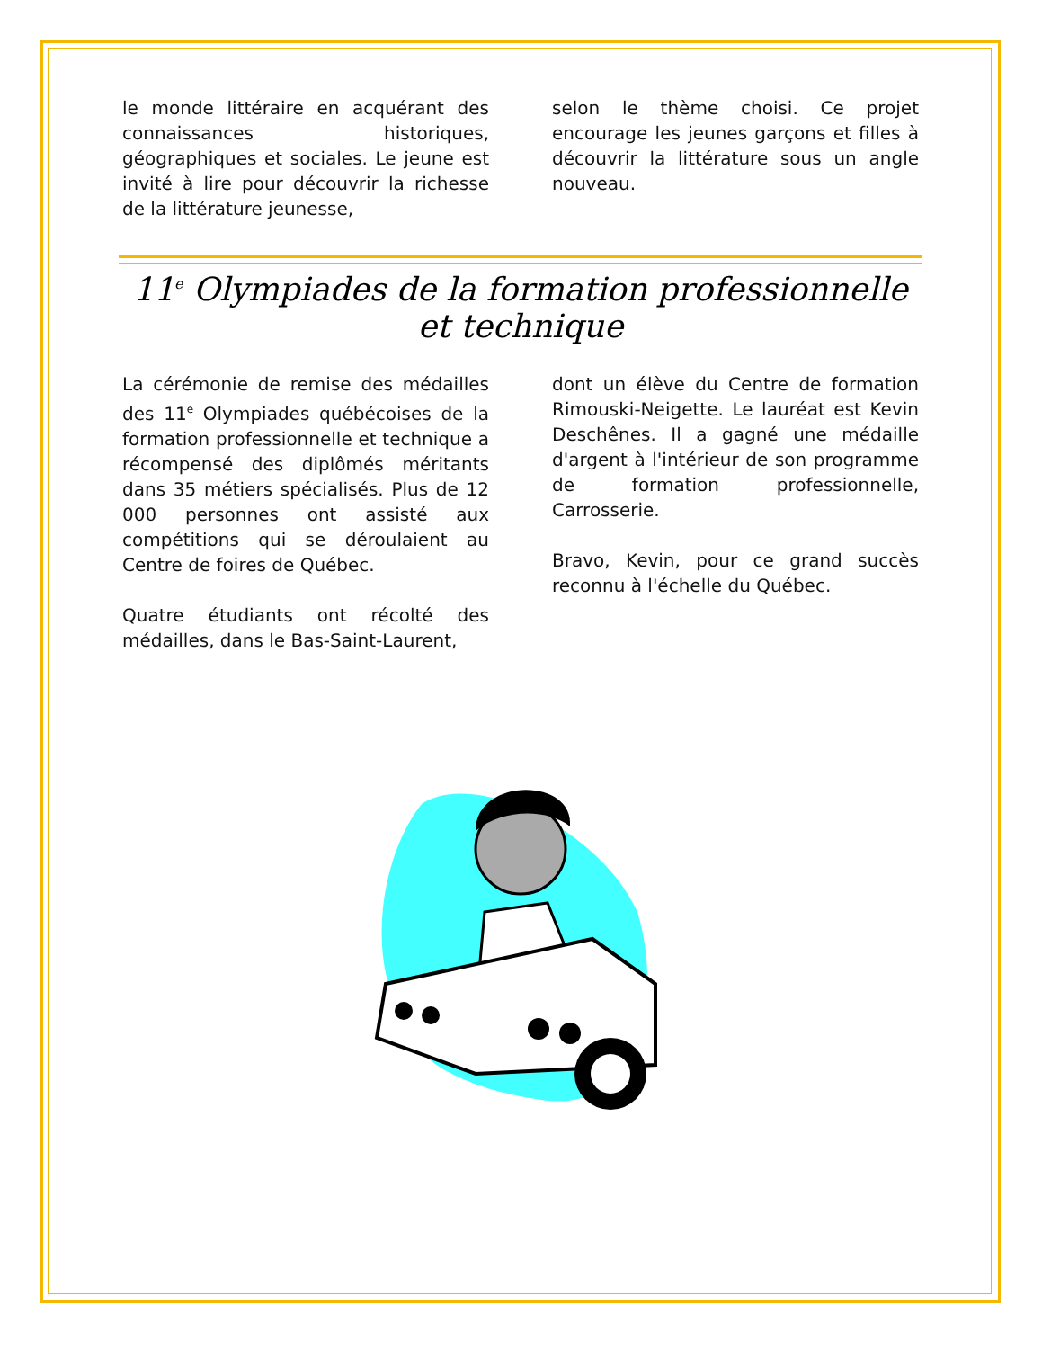le monde littéraire en acquérant des connaissances historiques, géographiques et sociales. Le jeune est invité à lire pour découvrir la richesse de la littérature jeunesse,
selon le thème choisi. Ce projet encourage les jeunes garçons et filles à découvrir la littérature sous un angle nouveau.
11<sup>e</sup> Olympiades de la formation professionnelle et technique
La cérémonie de remise des médailles des 11<sup>e</sup> Olympiades québécoises de la formation professionnelle et technique a récompensé des diplômés méritants dans 35 métiers spécialisés. Plus de 12 000 personnes ont assisté aux compétitions qui se déroulaient au Centre de foires de Québec.
Quatre étudiants ont récolté des médailles, dans le Bas-Saint-Laurent,
dont un élève du Centre de formation Rimouski-Neigette. Le lauréat est Kevin Deschênes. Il a gagné une médaille d'argent à l'intérieur de son programme de formation professionnelle, Carrosserie.
Bravo, Kevin, pour ce grand succès reconnu à l'échelle du Québec.